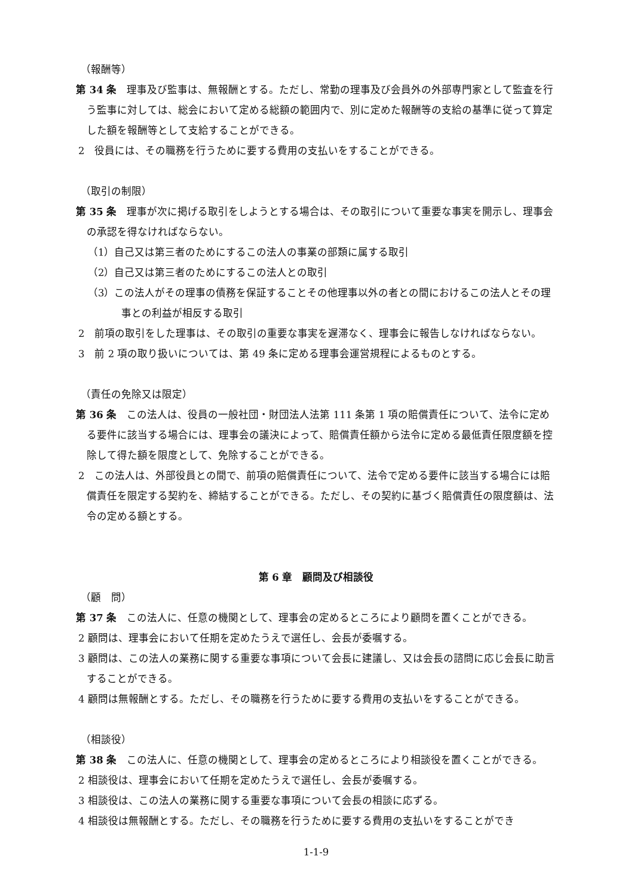（報酬等）
第 34 条　理事及び監事は、無報酬とする。ただし、常勤の理事及び会員外の外部専門家として監査を行う監事に対しては、総会において定める総額の範囲内で、別に定めた報酬等の支給の基準に従って算定した額を報酬等として支給することができる。
2　役員には、その職務を行うために要する費用の支払いをすることができる。
（取引の制限）
第 35 条　理事が次に掲げる取引をしようとする場合は、その取引について重要な事実を開示し、理事会の承認を得なければならない。
（1）自己又は第三者のためにするこの法人の事業の部類に属する取引
（2）自己又は第三者のためにするこの法人との取引
（3）この法人がその理事の債務を保証することその他理事以外の者との間におけるこの法人とその理事との利益が相反する取引
2　前項の取引をした理事は、その取引の重要な事実を遅滞なく、理事会に報告しなければならない。
3　前 2 項の取り扱いについては、第 49 条に定める理事会運営規程によるものとする。
（責任の免除又は限定）
第 36 条　この法人は、役員の一般社団・財団法人法第 111 条第 1 項の賠償責任について、法令に定める要件に該当する場合には、理事会の議決によって、賠償責任額から法令に定める最低責任限度額を控除して得た額を限度として、免除することができる。
2　この法人は、外部役員との間で、前項の賠償責任について、法令で定める要件に該当する場合には賠償責任を限定する契約を、締結することができる。ただし、その契約に基づく賠償責任の限度額は、法令の定める額とする。
第 6 章　顧問及び相談役
（顧　問）
第 37 条　この法人に、任意の機関として、理事会の定めるところにより顧問を置くことができる。
2 顧問は、理事会において任期を定めたうえで選任し、会長が委嘱する。
3 顧問は、この法人の業務に関する重要な事項について会長に建議し、又は会長の諮問に応じ会長に助言することができる。
4 顧問は無報酬とする。ただし、その職務を行うために要する費用の支払いをすることができる。
（相談役）
第 38 条　この法人に、任意の機関として、理事会の定めるところにより相談役を置くことができる。
2 相談役は、理事会において任期を定めたうえで選任し、会長が委嘱する。
3 相談役は、この法人の業務に関する重要な事項について会長の相談に応ずる。
4 相談役は無報酬とする。ただし、その職務を行うために要する費用の支払いをすることができ
1-1-9